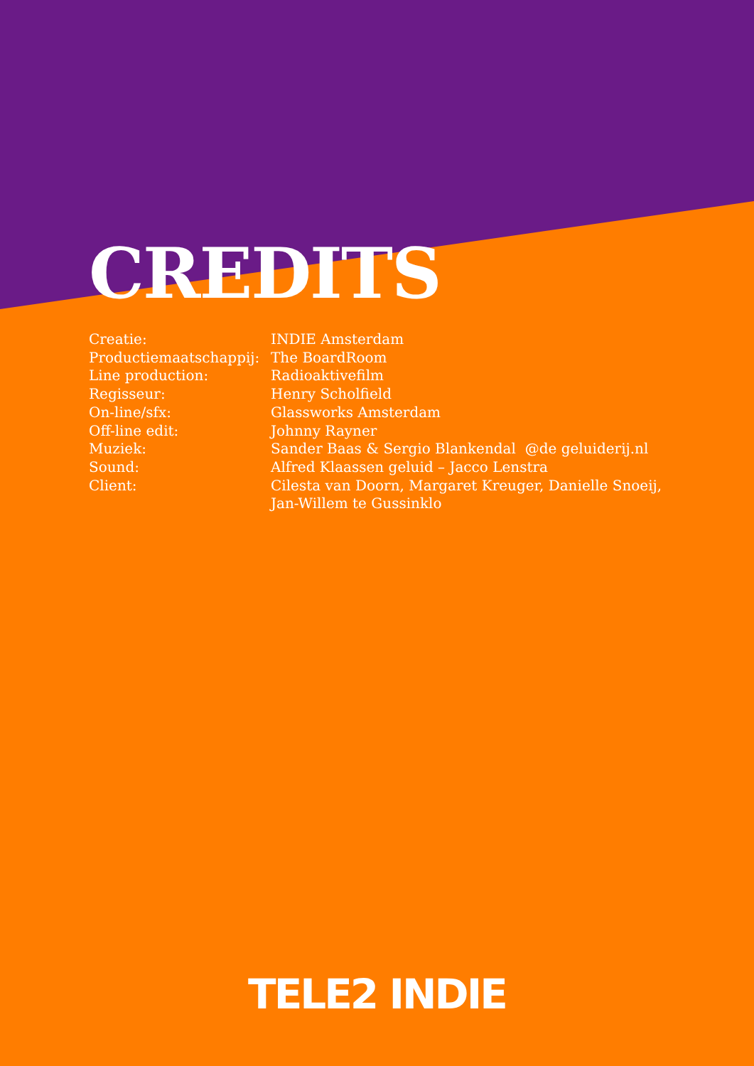CREDITS
| Creatie: | INDIE Amsterdam |
| Productiemaatschappij: | The BoardRoom |
| Line production: | Radioaktivefilm |
| Regisseur: | Henry Scholfield |
| On-line/sfx: | Glassworks Amsterdam |
| Off-line edit: | Johnny Rayner |
| Muziek: | Sander Baas & Sergio Blankendal @de geluiderij.nl |
| Sound: | Alfred Klaassen geluid – Jacco Lenstra |
| Client: | Cilesta van Doorn, Margaret Kreuger, Danielle Snoeij, Jan-Willem te Gussinklo |
TELE2 INDIE